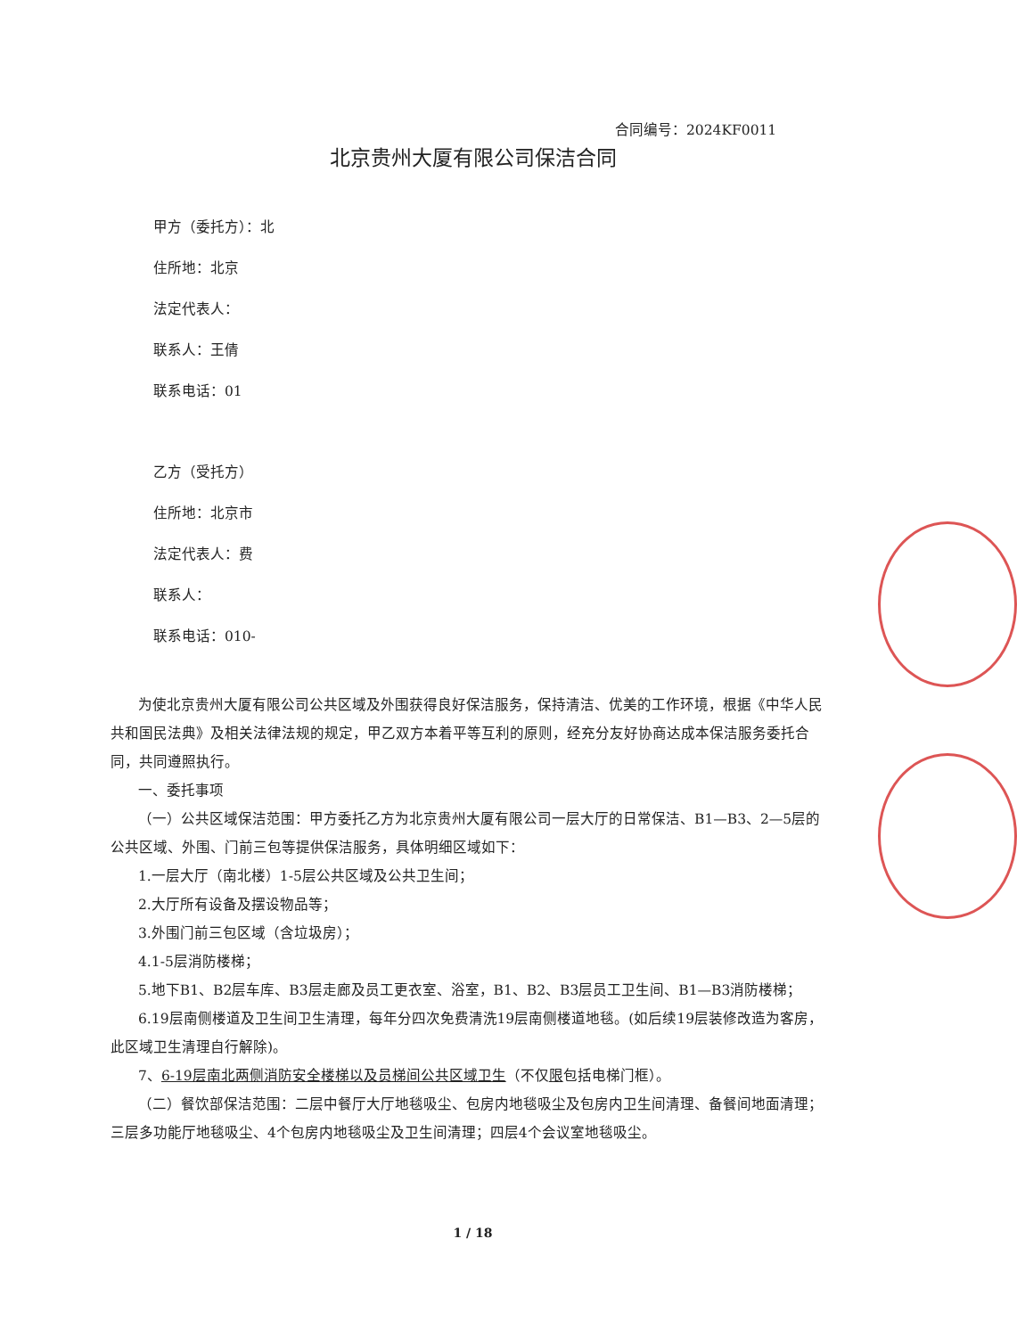合同编号：2024KF0011
北京贵州大厦有限公司保洁合同
甲方（委托方）：北
住所地：北京
法定代表人：
联系人：王倩
联系电话：01
乙方（受托方）
住所地：北京市
法定代表人：费
联系人：
联系电话：010-
为使北京贵州大厦有限公司公共区域及外围获得良好保洁服务，保持清洁、优美的工作环境，根据《中华人民共和国民法典》及相关法律法规的规定，甲乙双方本着平等互利的原则，经充分友好协商达成本保洁服务委托合同，共同遵照执行。
一、委托事项
（一）公共区域保洁范围：甲方委托乙方为北京贵州大厦有限公司一层大厅的日常保洁、B1—B3、2—5层的公共区域、外围、门前三包等提供保洁服务，具体明细区域如下：
1.一层大厅（南北楼）1-5层公共区域及公共卫生间；
2.大厅所有设备及摆设物品等；
3.外围门前三包区域（含垃圾房）；
4.1-5层消防楼梯；
5.地下B1、B2层车库、B3层走廊及员工更衣室、浴室，B1、B2、B3层员工卫生间、B1—B3消防楼梯；
6.19层南侧楼道及卫生间卫生清理，每年分四次免费清洗19层南侧楼道地毯。(如后续19层装修改造为客房，此区域卫生清理自行解除)。
7、6-19层南北两侧消防安全楼梯以及员梯间公共区域卫生（不仅限包括电梯门框）。
（二）餐饮部保洁范围：二层中餐厅大厅地毯吸尘、包房内地毯吸尘及包房内卫生间清理、备餐间地面清理；三层多功能厅地毯吸尘、4个包房内地毯吸尘及卫生间清理；四层4个会议室地毯吸尘。
1 / 18